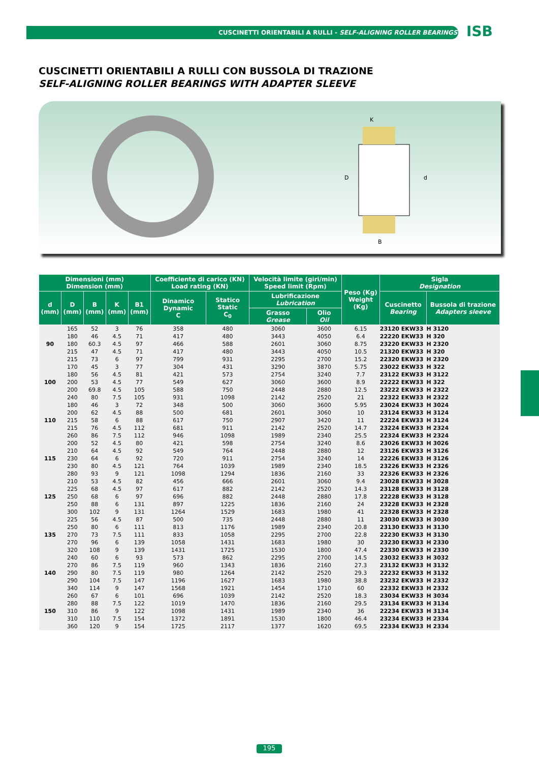CUSCINETTI ORIENTABILI A RULLI - SELF-ALIGNING ROLLER BEARINGS
ISB
CUSCINETTI ORIENTABILI A RULLI CON BUSSOLA DI TRAZIONE
SELF-ALIGNING ROLLER BEARINGS WITH ADAPTER SLEEVE
D
d
B
K
| Dimensioni (mm) Dimension (mm) | | | | | Coefficiente di carico (KN) Load rating (KN) | | Velocità limite (giri/min) Speed limit (Rpm) | | Peso (Kg) Weight (Kg) | Sigla Designation | |
| --- | --- | --- | --- | --- | --- | --- | --- | --- | --- | --- | --- |
| d (mm) | D (mm) | B (mm) | K (mm) | B1 (mm) | Dinamico Dynamic C | Statico Static C<sub>0</sub> | Lubrificazione Lubrication | | | Cuscinetto Bearing | Bussola di trazione Adapters sleeve |
| | | | | | | | Grasso Grease | Olio Oil | | | |
| 90 | 165 180 180 215 215 | 52 46 60.3 47 73 | 3 4.5 4.5 4.5 6 | 76 71 97 71 97 | 358 417 466 417 799 | 480 480 588 480 931 | 3060 3443 2601 3443 2295 | 3600 4050 3060 4050 2700 | 6.15 6.4 8.75 10.5 15.2 | 23120 EKW33 22220 EKW33 23220 EKW33 21320 EKW33 22320 EKW33 | H 3120 H 320 H 2320 H 320 H 2320 |
| 100 | 170 180 200 200 240 | 45 56 53 69.8 80 | 3 4.5 4.5 4.5 7.5 | 77 81 77 105 105 | 304 421 549 588 931 | 431 573 627 750 1098 | 3290 2754 3060 2448 2142 | 3870 3240 3600 2880 2520 | 5.75 7.7 8.9 12.5 21 | 23022 EKW33 23122 EKW33 22222 EKW33 23222 EKW33 22322 EKW33 | H 322 H 3122 H 322 H 2322 H 2322 |
| 110 | 180 200 215 215 260 | 46 62 58 76 86 | 3 4.5 6 4.5 7.5 | 72 88 88 112 112 | 348 500 617 681 946 | 500 681 750 911 1098 | 3060 2601 2907 2142 1989 | 3600 3060 3420 2520 2340 | 5.95 10 11 14.7 25.5 | 23024 EKW33 23124 EKW33 22224 EKW33 23224 EKW33 22324 EKW33 | H 3024 H 3124 H 3124 H 2324 H 2324 |
| 115 | 200 210 230 230 280 | 52 64 64 80 93 | 4.5 4.5 6 4.5 9 | 80 92 92 121 121 | 421 549 720 764 1098 | 598 764 911 1039 1294 | 2754 2448 2754 1989 1836 | 3240 2880 3240 2340 2160 | 8.6 12 14 18.5 33 | 23026 EKW33 23126 EKW33 22226 EKW33 23226 EKW33 22326 EKW33 | H 3026 H 3126 H 3126 H 2326 H 2326 |
| 125 | 210 225 250 250 300 | 53 68 68 88 102 | 4.5 4.5 6 6 9 | 82 97 97 131 131 | 456 617 696 897 1264 | 666 882 882 1225 1529 | 2601 2142 2448 1836 1683 | 3060 2520 2880 2160 1980 | 9.4 14.3 17.8 24 41 | 23028 EKW33 23128 EKW33 22228 EKW33 23228 EKW33 22328 EKW33 | H 3028 H 3128 H 3128 H 2328 H 2328 |
| 135 | 225 250 270 270 320 | 56 80 73 96 108 | 4.5 6 7.5 6 9 | 87 111 111 139 139 | 500 813 833 1058 1431 | 735 1176 1058 1431 1725 | 2448 1989 2295 1683 1530 | 2880 2340 2700 1980 1800 | 11 20.8 22.8 30 47.4 | 23030 EKW33 23130 EKW33 22230 EKW33 23230 EKW33 22330 EKW33 | H 3030 H 3130 H 3130 H 2330 H 2330 |
| 140 | 240 270 290 290 340 | 60 86 80 104 114 | 6 7.5 7.5 7.5 9 | 93 119 119 147 147 | 573 960 980 1196 1568 | 862 1343 1264 1627 1921 | 2295 1836 2142 1683 1454 | 2700 2160 2520 1980 1710 | 14.5 27.3 29.3 38.8 60 | 23032 EKW33 23132 EKW33 22232 EKW33 23232 EKW33 22332 EKW33 | H 3032 H 3132 H 3132 H 2332 H 2332 |
| 150 | 260 280 310 310 360 | 67 88 86 110 120 | 6 7.5 9 7.5 9 | 101 122 122 154 154 | 696 1019 1098 1372 1725 | 1039 1470 1431 1891 2117 | 2142 1836 1989 1530 1377 | 2520 2160 2340 1800 1620 | 18.3 29.5 36 46.4 69.5 | 23034 EKW33 23134 EKW33 22234 EKW33 23234 EKW33 22334 EKW33 | H 3034 H 3134 H 3134 H 2334 H 2334 |
195